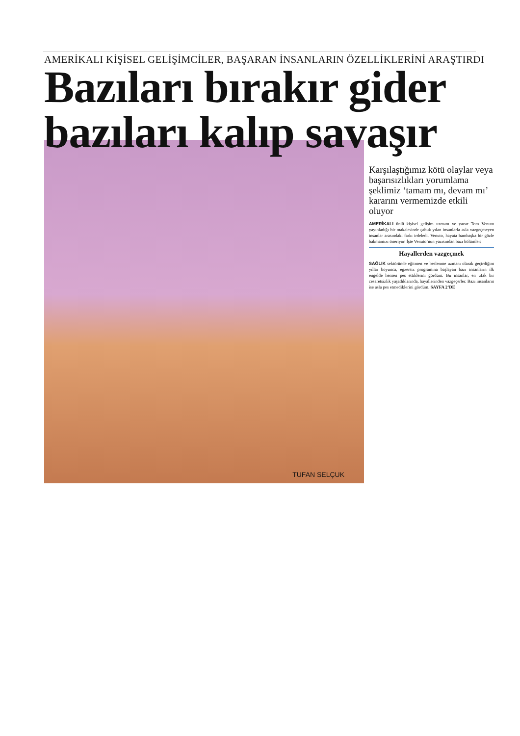AMERİKALI KİŞİSEL GELİŞİMCİLER, BAŞARAN İNSANLARIN ÖZELLİKLERİNİ ARAŞTIRDI
Bazıları bırakır gider
bazıları kalıp savaşır
TUFAN SELÇUK
Karşılaştığımız kötü olaylar veya başarısızlıkları yorumlama şeklimiz ‘tamam mı, devam mı’ kararını vermemizde etkili oluyor
AMERİKALI ünlü kişisel gelişim uzmanı ve yazar Tom Venuto yayınladığı bir makalesinde çabuk yılan insanlarla asla vazgeçmeyen insanlar arasındaki farkı irdeledi. Venuto, hayata bambaşka bir gözle bakmamızı öneriyor. İşte Venuto’nun yazısından bazı bölümler:
Hayallerden vazgeçmek
SAĞLIK sektöründe eğitmen ve beslenme uzmanı olarak geçirdiğim yıllar boyunca, egzersiz programına başlayan bazı insanların ilk engelde hemen pes ettiklerini gördüm. Bu insanlar, en ufak bir cesaretsizlik yaşadıklarında, hayallerinden vazgeçerler. Bazı insanların ise asla pes etmediklerini gördüm. SAYFA 2’DE